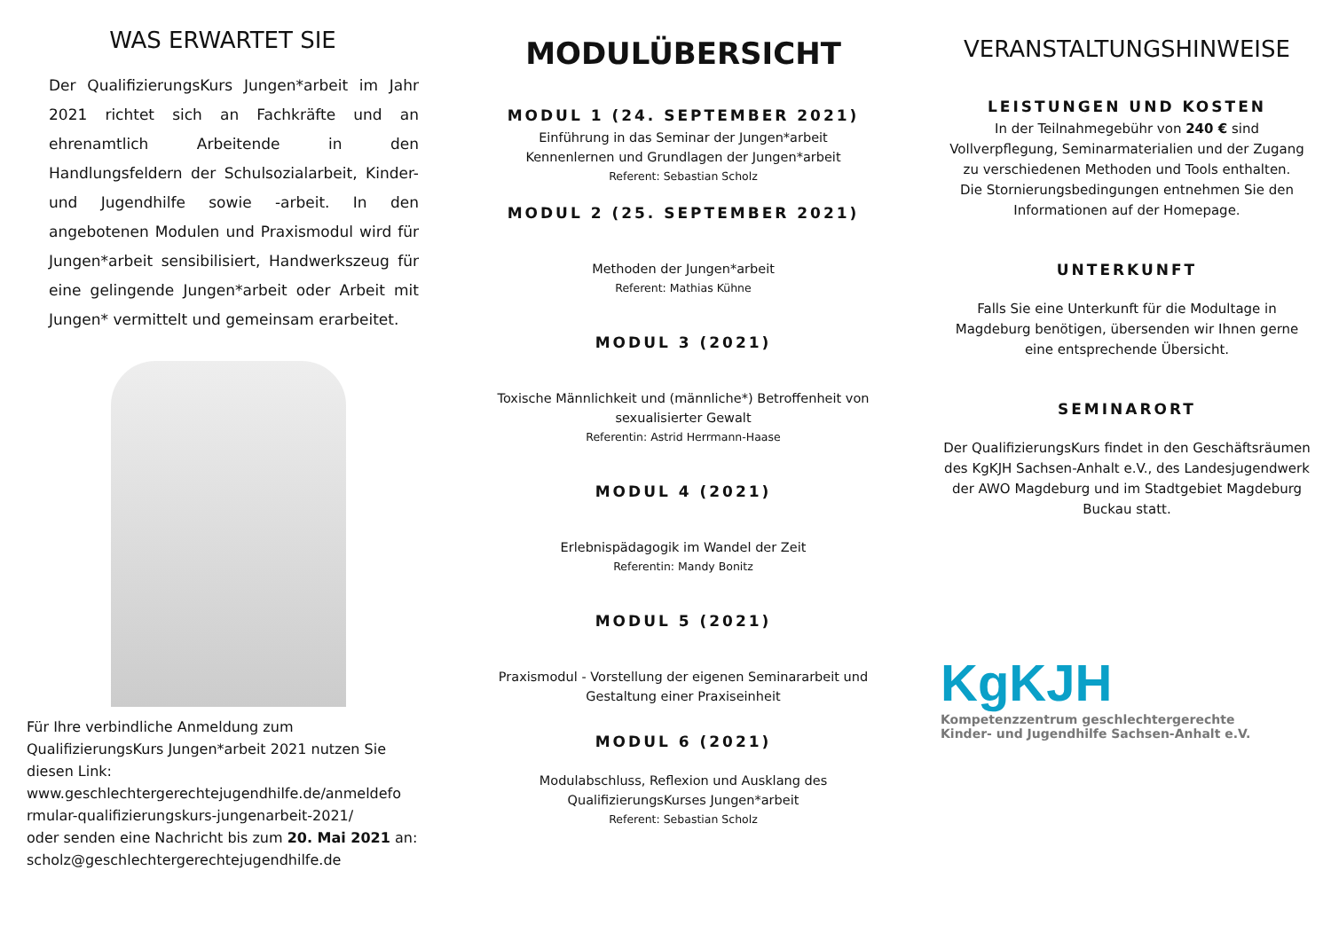WAS ERWARTET SIE
Der QualifizierungsKurs Jungen*arbeit im Jahr 2021 richtet sich an Fachkräfte und an ehrenamtlich Arbeitende in den Handlungsfeldern der Schulsozialarbeit, Kinder- und Jugendhilfe sowie -arbeit. In den angebotenen Modulen und Praxismodul wird für Jungen*arbeit sensibilisiert, Handwerkszeug für eine gelingende Jungen*arbeit oder Arbeit mit Jungen* vermittelt und gemeinsam erarbeitet.
Für Ihre verbindliche Anmeldung zum QualifizierungsKurs Jungen*arbeit 2021 nutzen Sie diesen Link:
www.geschlechtergerechtejugendhilfe.de/anmeldefo rmular-qualifizierungskurs-jungenarbeit-2021/
oder senden eine Nachricht bis zum 20. Mai 2021 an: scholz@geschlechtergerechtejugendhilfe.de
MODULÜBERSICHT
MODUL 1 (24. SEPTEMBER 2021)
Einführung in das Seminar der Jungen*arbeit
Kennenlernen und Grundlagen der Jungen*arbeit
Referent: Sebastian Scholz
MODUL 2 (25. SEPTEMBER 2021)
Methoden der Jungen*arbeit
Referent: Mathias Kühne
MODUL 3 (2021)
Toxische Männlichkeit und (männliche*) Betroffenheit von sexualisierter Gewalt
Referentin: Astrid Herrmann-Haase
MODUL 4 (2021)
Erlebnispädagogik im Wandel der Zeit
Referentin: Mandy Bonitz
MODUL 5 (2021)
Praxismodul - Vorstellung der eigenen Seminararbeit und Gestaltung einer Praxiseinheit
MODUL 6 (2021)
Modulabschluss, Reflexion und Ausklang des QualifizierungsKurses Jungen*arbeit
Referent: Sebastian Scholz
VERANSTALTUNGSHINWEISE
LEISTUNGEN UND KOSTEN
In der Teilnahmegebühr von 240 € sind Vollverpflegung, Seminarmaterialien und der Zugang zu verschiedenen Methoden und Tools enthalten.
Die Stornierungsbedingungen entnehmen Sie den Informationen auf der Homepage.
UNTERKUNFT
Falls Sie eine Unterkunft für die Modultage in Magdeburg benötigen, übersenden wir Ihnen gerne eine entsprechende Übersicht.
SEMINARORT
Der QualifizierungsKurs findet in den Geschäftsräumen des KgKJH Sachsen-Anhalt e.V., des Landesjugendwerk der AWO Magdeburg und im Stadtgebiet Magdeburg Buckau statt.
KgKJH
Kompetenzzentrum geschlechtergerechte
Kinder- und Jugendhilfe Sachsen-Anhalt e.V.